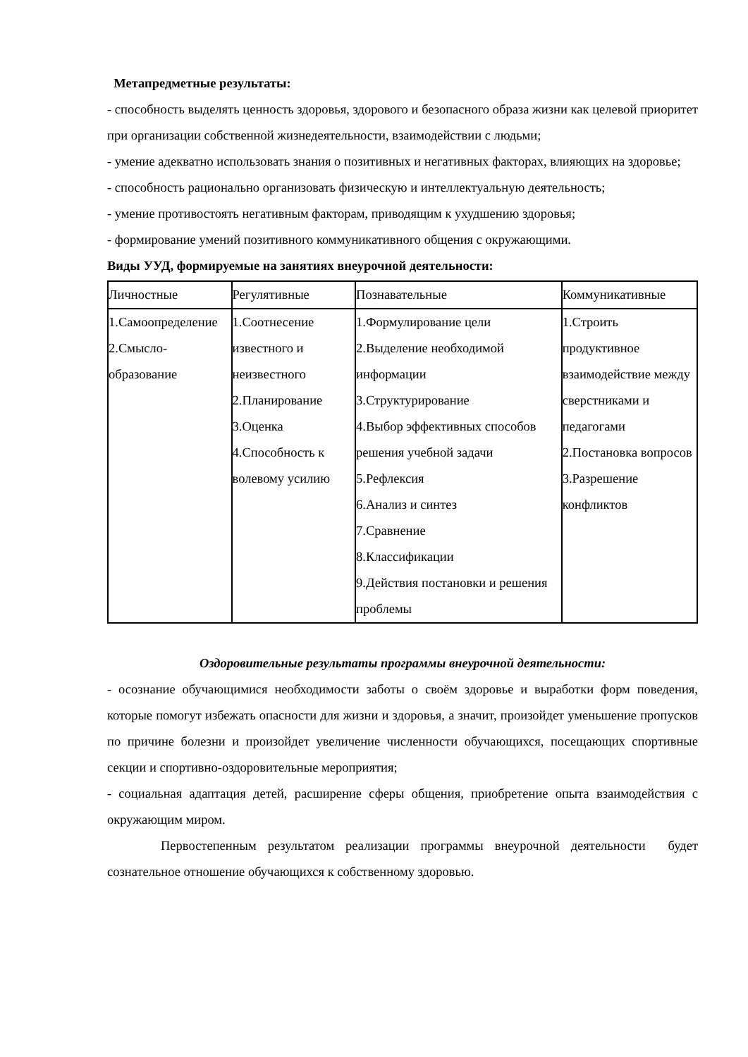Метапредметные результаты:
- способность выделять ценность здоровья, здорового и безопасного образа жизни как целевой приоритет при организации собственной жизнедеятельности, взаимодействии с людьми;
- умение адекватно использовать знания о позитивных и негативных факторах, влияющих на здоровье;
- способность рационально организовать физическую и интеллектуальную деятельность;
- умение противостоять негативным факторам, приводящим к ухудшению здоровья;
- формирование умений позитивного коммуникативного общения с окружающими.
Виды УУД, формируемые на занятиях внеурочной деятельности:
| Личностные | Регулятивные | Познавательные | Коммуникативные |
| 1.Самоопределение 2.Смысло- образование | 1.Соотнесение известного и неизвестного 2.Планирование 3.Оценка 4.Способность к волевому усилию | 1.Формулирование цели 2.Выделение необходимой информации 3.Структурирование 4.Выбор эффективных способов решения учебной задачи 5.Рефлексия 6.Анализ и синтез 7.Сравнение 8.Классификации 9.Действия постановки и решения проблемы | 1.Строить продуктивное взаимодействие между сверстниками и педагогами 2.Постановка вопросов 3.Разрешение конфликтов |
Оздоровительные результаты программы внеурочной деятельности:
- осознание обучающимися необходимости заботы о своём здоровье и выработки форм поведения, которые помогут избежать опасности для жизни и здоровья, а значит, произойдет уменьшение пропусков по причине болезни и произойдет увеличение численности обучающихся, посещающих спортивные секции и спортивно-оздоровительные мероприятия;
- социальная адаптация детей, расширение сферы общения, приобретение опыта взаимодействия с окружающим миром.
Первостепенным результатом реализации программы внеурочной деятельности будет сознательное отношение обучающихся к собственному здоровью.